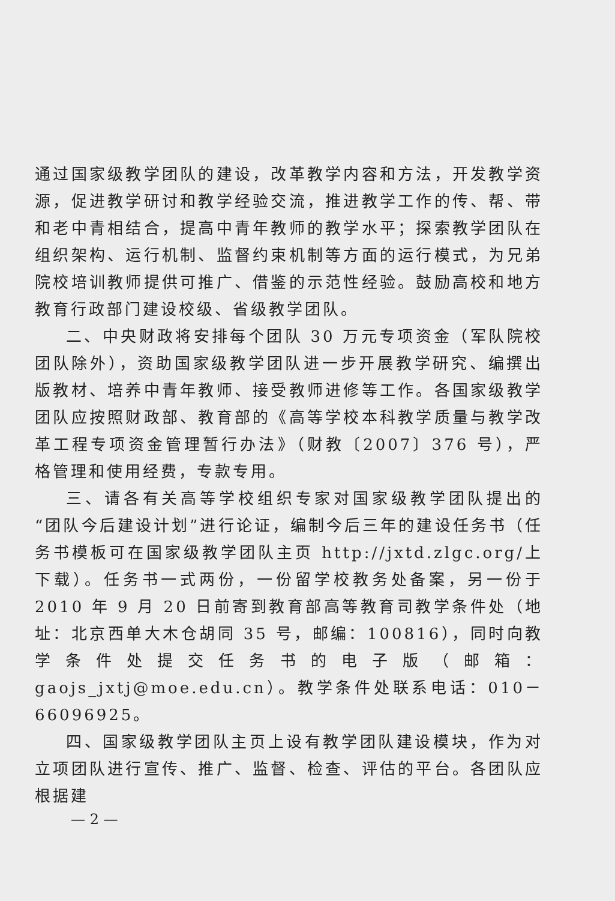通过国家级教学团队的建设，改革教学内容和方法，开发教学资源，促进教学研讨和教学经验交流，推进教学工作的传、帮、带和老中青相结合，提高中青年教师的教学水平；探索教学团队在组织架构、运行机制、监督约束机制等方面的运行模式，为兄弟院校培训教师提供可推广、借鉴的示范性经验。鼓励高校和地方教育行政部门建设校级、省级教学团队。
二、中央财政将安排每个团队 30 万元专项资金（军队院校团队除外），资助国家级教学团队进一步开展教学研究、编撰出版教材、培养中青年教师、接受教师进修等工作。各国家级教学团队应按照财政部、教育部的《高等学校本科教学质量与教学改革工程专项资金管理暂行办法》（财教〔2007〕376 号），严格管理和使用经费，专款专用。
三、请各有关高等学校组织专家对国家级教学团队提出的“团队今后建设计划”进行论证，编制今后三年的建设任务书（任务书模板可在国家级教学团队主页 http://jxtd.zlgc.org/上下载）。任务书一式两份，一份留学校教务处备案，另一份于 2010 年 9 月 20 日前寄到教育部高等教育司教学条件处（地址：北京西单大木仓胡同 35 号，邮编：100816），同时向教学条件处提交任务书的电子版（邮箱：gaojs_jxtj@moe.edu.cn）。教学条件处联系电话：010－66096925。
四、国家级教学团队主页上设有教学团队建设模块，作为对立项团队进行宣传、推广、监督、检查、评估的平台。各团队应根据建
— 2 —